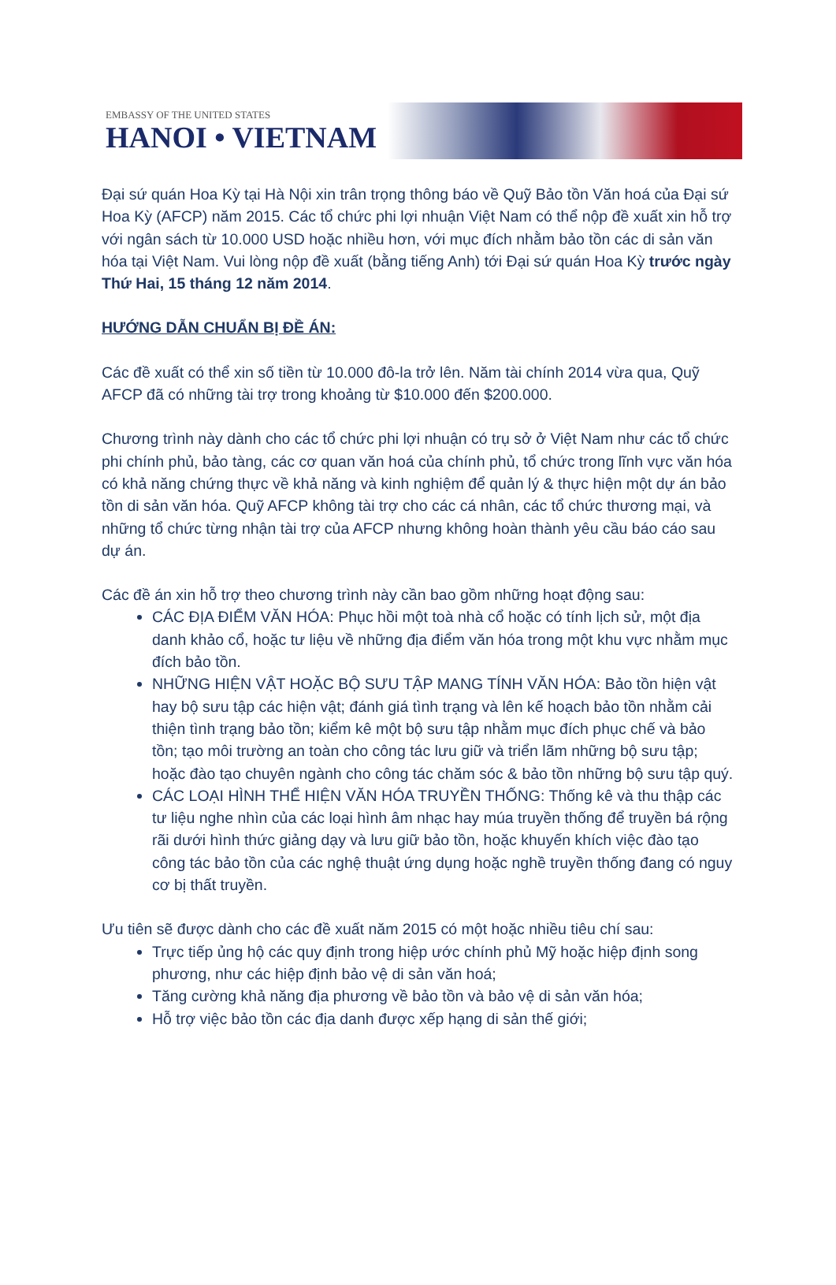EMBASSY OF THE UNITED STATES
HANOI • VIETNAM
Đại sứ quán Hoa Kỳ tại Hà Nội xin trân trọng thông báo về Quỹ Bảo tồn Văn hoá của Đại sứ Hoa Kỳ (AFCP) năm 2015. Các tổ chức phi lợi nhuận Việt Nam có thể nộp đề xuất xin hỗ trợ với ngân sách từ 10.000 USD hoặc nhiều hơn, với mục đích nhằm bảo tồn các di sản văn hóa tại Việt Nam. Vui lòng nộp đề xuất (bằng tiếng Anh) tới Đại sứ quán Hoa Kỳ trước ngày Thứ Hai, 15 tháng 12 năm 2014.
HƯỚNG DẪN CHUẨN BỊ ĐỀ ÁN:
Các đề xuất có thể xin số tiền từ 10.000 đô-la trở lên. Năm tài chính 2014 vừa qua, Quỹ AFCP đã có những tài trợ trong khoảng từ $10.000 đến $200.000.
Chương trình này dành cho các tổ chức phi lợi nhuận có trụ sở ở Việt Nam như các tổ chức phi chính phủ, bảo tàng, các cơ quan văn hoá của chính phủ, tổ chức trong lĩnh vực văn hóa có khả năng chứng thực về khả năng và kinh nghiệm để quản lý & thực hiện một dự án bảo tồn di sản văn hóa. Quỹ AFCP không tài trợ cho các cá nhân, các tổ chức thương mại, và những tổ chức từng nhận tài trợ của AFCP nhưng không hoàn thành yêu cầu báo cáo sau dự án.
Các đề án xin hỗ trợ theo chương trình này cần bao gồm những hoạt động sau:
CÁC ĐỊA ĐIỂM VĂN HÓA: Phục hồi một toà nhà cổ hoặc có tính lịch sử, một địa danh khảo cổ, hoặc tư liệu về những địa điểm văn hóa trong một khu vực nhằm mục đích bảo tồn.
NHỮNG HIỆN VẬT HOẶC BỘ SƯU TẬP MANG TÍNH VĂN HÓA: Bảo tồn hiện vật hay bộ sưu tập các hiện vật; đánh giá tình trạng và lên kế hoạch bảo tồn nhằm cải thiện tình trạng bảo tồn; kiểm kê một bộ sưu tập nhằm mục đích phục chế và bảo tồn; tạo môi trường an toàn cho công tác lưu giữ và triển lãm những bộ sưu tập; hoặc đào tạo chuyên ngành cho công tác chăm sóc & bảo tồn những bộ sưu tập quý.
CÁC LOẠI HÌNH THỂ HIỆN VĂN HÓA TRUYỀN THỐNG: Thống kê và thu thập các tư liệu nghe nhìn của các loại hình âm nhạc hay múa truyền thống để truyền bá rộng rãi dưới hình thức giảng dạy và lưu giữ bảo tồn, hoặc khuyến khích việc đào tạo công tác bảo tồn của các nghệ thuật ứng dụng hoặc nghề truyền thống đang có nguy cơ bị thất truyền.
Ưu tiên sẽ được dành cho các đề xuất năm 2015 có một hoặc nhiều tiêu chí sau:
Trực tiếp ủng hộ các quy định trong hiệp ước chính phủ Mỹ hoặc hiệp định song phương, như các hiệp định bảo vệ di sản văn hoá;
Tăng cường khả năng địa phương về bảo tồn và bảo vệ di sản văn hóa;
Hỗ trợ việc bảo tồn các địa danh được xếp hạng di sản thế giới;